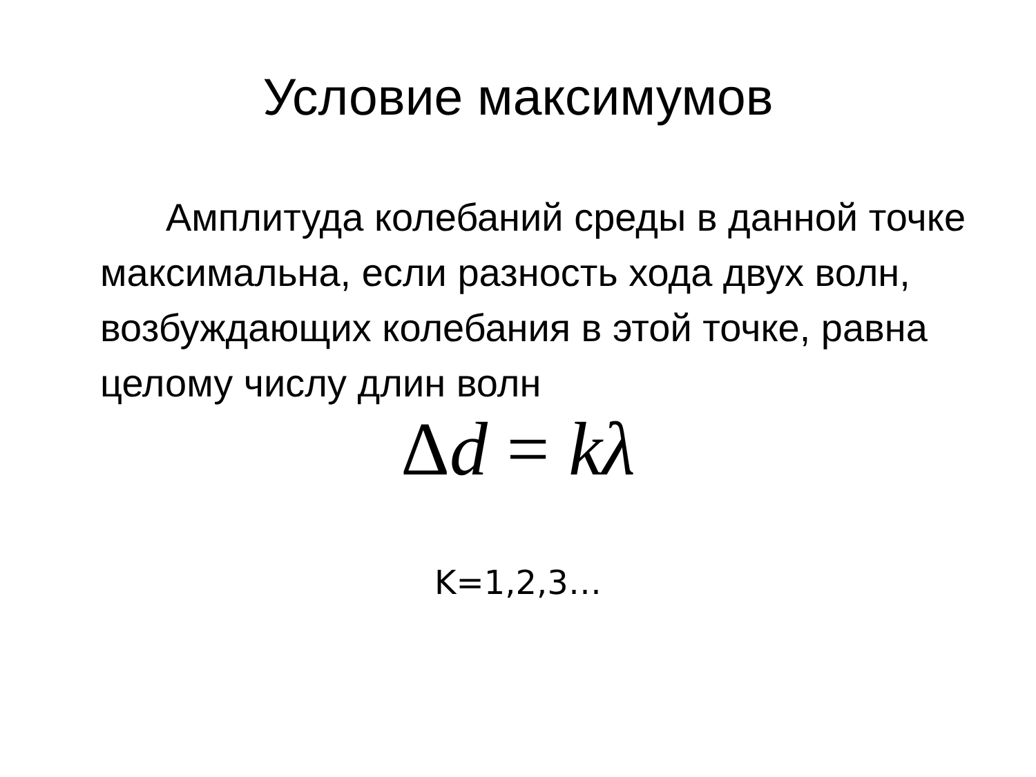Условие максимумов
Амплитуда колебаний среды в данной точке максимальна, если разность хода двух волн, возбуждающих колебания в этой точке, равна целому числу длин волн
Δd = kλ
K=1,2,3…